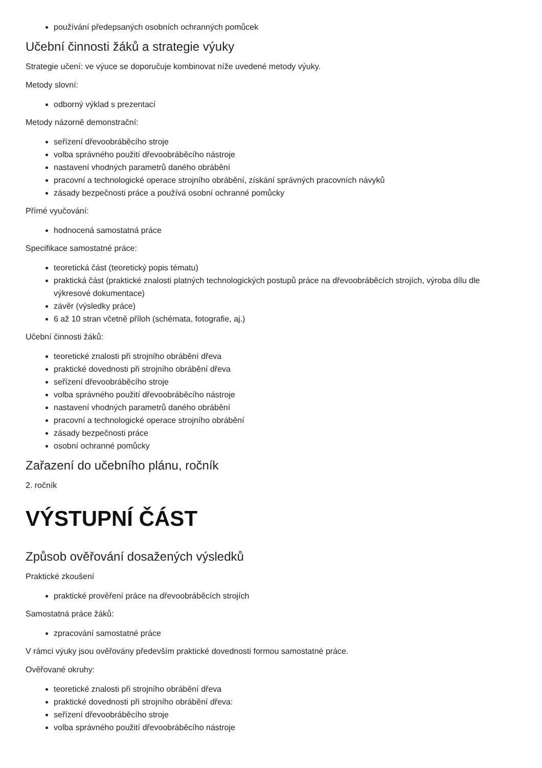používání předepsaných osobních ochranných pomůcek
Učební činnosti žáků a strategie výuky
Strategie učení: ve výuce se doporučuje kombinovat níže uvedené metody výuky.
Metody slovní:
odborný výklad s prezentací
Metody názorně demonstrační:
seřízení dřevoobráběcího stroje
volba správného použití dřevoobráběcího nástroje
nastavení vhodných parametrů daného obrábění
pracovní a technologické operace strojního obrábění, získání správných pracovních návyků
zásady bezpečnosti práce a používá osobní ochranné pomůcky
Přímé vyučování:
hodnocená samostatná práce
Specifikace samostatné práce:
teoretická část (teoretický popis tématu)
praktická část (praktické znalosti platných technologických postupů práce na dřevoobráběcích strojích, výroba dílu dle výkresové dokumentace)
závěr (výsledky práce)
6 až 10 stran včetně příloh (schémata, fotografie, aj.)
Učební činnosti žáků:
teoretické znalosti při strojního obrábění dřeva
praktické dovednosti při strojního obrábění dřeva
seřízení dřevoobráběcího stroje
volba správného použití dřevoobráběcího nástroje
nastavení vhodných parametrů daného obrábění
pracovní a technologické operace strojního obrábění
zásady bezpečnosti práce
osobní ochranné pomůcky
Zařazení do učebního plánu, ročník
2. ročník
VÝSTUPNÍ ČÁST
Způsob ověřování dosažených výsledků
Praktické zkoušení
praktické prověření práce na dřevoobráběcích strojích
Samostatná práce žáků:
zpracování samostatné práce
V rámci výuky jsou ověřovány především praktické dovednosti formou samostatné práce.
Ověřované okruhy:
teoretické znalosti při strojního obrábění dřeva
praktické dovednosti při strojního obrábění dřeva:
seřízení dřevoobráběcího stroje
volba správného použití dřevoobráběcího nástroje